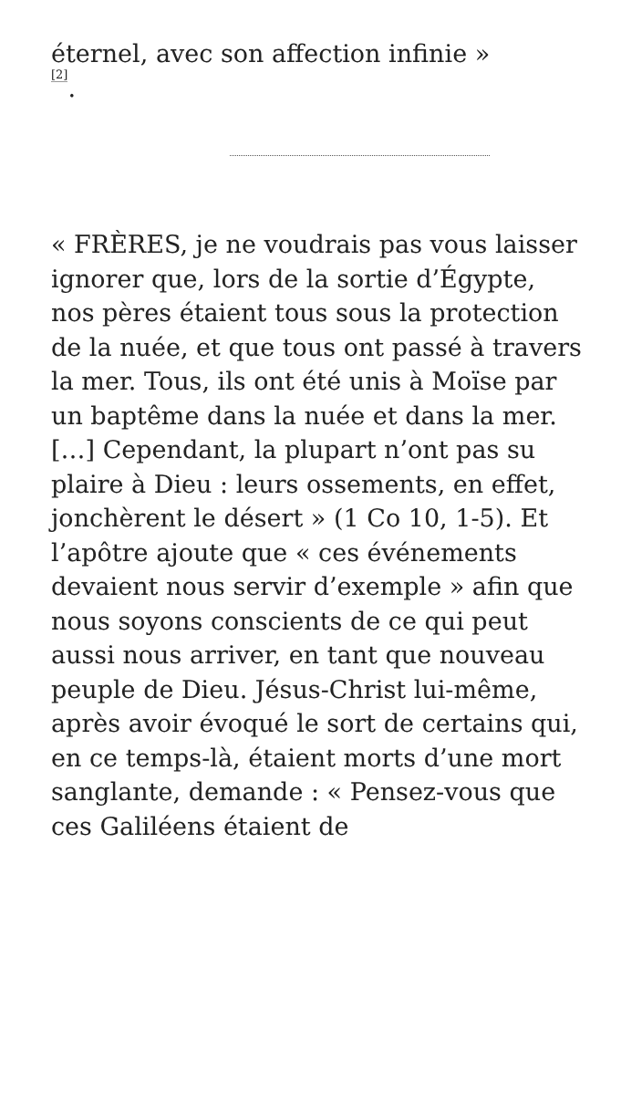éternel, avec son affection infinie »
<sup>[2]</sup>.
« FRÈRES, je ne voudrais pas vous laisser ignorer que, lors de la sortie d’Égypte, nos pères étaient tous sous la protection de la nuée, et que tous ont passé à travers la mer. Tous, ils ont été unis à Moïse par un baptême dans la nuée et dans la mer. […] Cependant, la plupart n’ont pas su plaire à Dieu : leurs ossements, en effet, jonchèrent le désert » (1 Co 10, 1-5). Et l’apôtre ajoute que « ces événements devaient nous servir d’exemple » afin que nous soyons conscients de ce qui peut aussi nous arriver, en tant que nouveau peuple de Dieu. Jésus-Christ lui-même, après avoir évoqué le sort de certains qui, en ce temps-là, étaient morts d’une mort sanglante, demande : « Pensez-vous que ces Galiléens étaient de